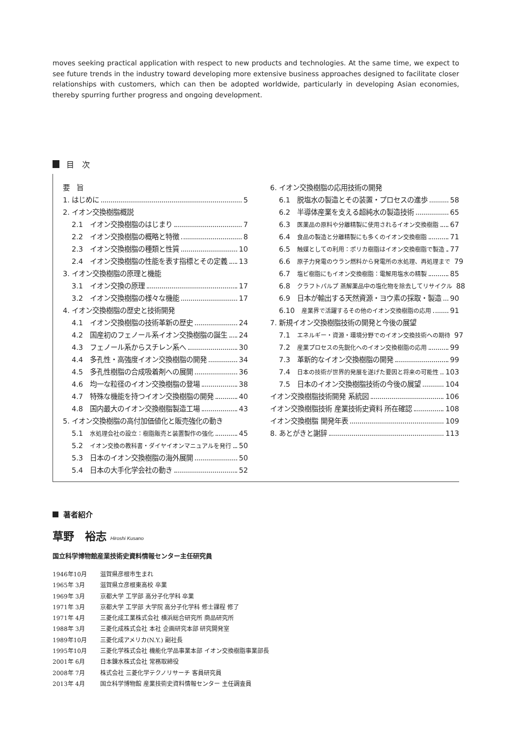moves seeking practical application with respect to new products and technologies. At the same time, we expect to see future trends in the industry toward developing more extensive business approaches designed to facilitate closer relationships with customers, which can then be adopted worldwide, particularly in developing Asian economies, thereby spurring further progress and ongoing development.
目　次
要　旨
1. はじめに 5
2. イオン交換樹脂概説
2.1　イオン交換樹脂のはじまり 7
2.2　イオン交換樹脂の概略と特徴 8
2.3　イオン交換樹脂の種類と性質 10
2.4　イオン交換樹脂の性能を表す指標とその定義 13
3. イオン交換樹脂の原理と機能
3.1　イオン交換の原理 17
3.2　イオン交換樹脂の様々な機能 17
4. イオン交換樹脂の歴史と技術開発
4.1　イオン交換樹脂の技術革新の歴史 24
4.2　国産初のフェノール系イオン交換樹脂の誕生 24
4.3　フェノール系からスチレン系へ 30
4.4　多孔性・高強度イオン交換樹脂の開発 34
4.5　多孔性樹脂の合成吸着剤への展開 36
4.6　均一な粒径のイオン交換樹脂の登場 38
4.7　特殊な機能を持つイオン交換樹脂の開発 40
4.8　国内最大のイオン交換樹脂製造工場 43
5. イオン交換樹脂の高付加価値化と販売強化の動き
5.1　水処理会社の設立：樹脂販売と装置製作の強化 45
5.2　イオン交換の教科書・ダイヤイオンマニュアルを発行 50
5.3　日本のイオン交換樹脂の海外展開 50
5.4　日本の大手化学会社の動き 52
6. イオン交換樹脂の応用技術の開発
6.1　脱塩水の製造とその装置・プロセスの進歩 58
6.2　半導体産業を支える超純水の製造技術 65
6.3　医薬品の原料や分離精製に使用されるイオン交換樹脂 67
6.4　食品の製造と分離精製にも多くのイオン交換樹脂 71
6.5　触媒としての利用：ポリカ樹脂はイオン交換樹脂で製造 77
6.6　原子力発電のウラン燃料から発電所の水処理、再処理まで 79
6.7　塩ビ樹脂にもイオン交換樹脂：電解用塩水の精製 85
6.8　クラフトパルプ 蒸解薬品中の塩化物を除去してリサイクル 88
6.9　日本が輸出する天然資源・ヨウ素の採取・製造 90
6.10　産業界で活躍するその他のイオン交換樹脂の応用 91
7. 新規イオン交換樹脂技術の開発と今後の展望
7.1　エネルギー・資源・環境分野でのイオン交換技術への期待 97
7.2　産業プロセスの先鋭化へのイオン交換樹脂の応用 99
7.3　革新的なイオン交換樹脂の開発 99
7.4　日本の技術が世界的発展を遂げた要因と将来の可能性 103
7.5　日本のイオン交換樹脂技術の今後の展望 104
イオン交換樹脂技術開発 系統図 106
イオン交換樹脂技術 産業技術史資料 所在確認 108
イオン交換樹脂 開発年表 109
8. あとがきと謝辞 113
著者紹介
草野　裕志 Hiroshi Kusano
国立科学博物館産業技術史資料情報センター主任研究員
1946年10月 滋賀県彦根市生まれ
1965年 3月 滋賀県立彦根東高校 卒業
1969年 3月 京都大学 工学部 高分子化学科 卒業
1971年 3月 京都大学 工学部 大学院 高分子化学科 修士課程 修了
1971年 4月 三菱化成工業株式会社 横浜総合研究所 商品研究所
1988年 3月 三菱化成株式会社 本社 企画研究本部 研究開発室
1989年10月 三菱化成アメリカ(N.Y.) 副社長
1995年10月 三菱化学株式会社 機能化学品事業本部 イオン交換樹脂事業部長
2001年 6月 日本錬水株式会社 常務取締役
2008年 7月 株式会社 三菱化学テクノリサーチ 客員研究員
2013年 4月 国立科学博物館 産業技術史資料情報センター 主任調査員